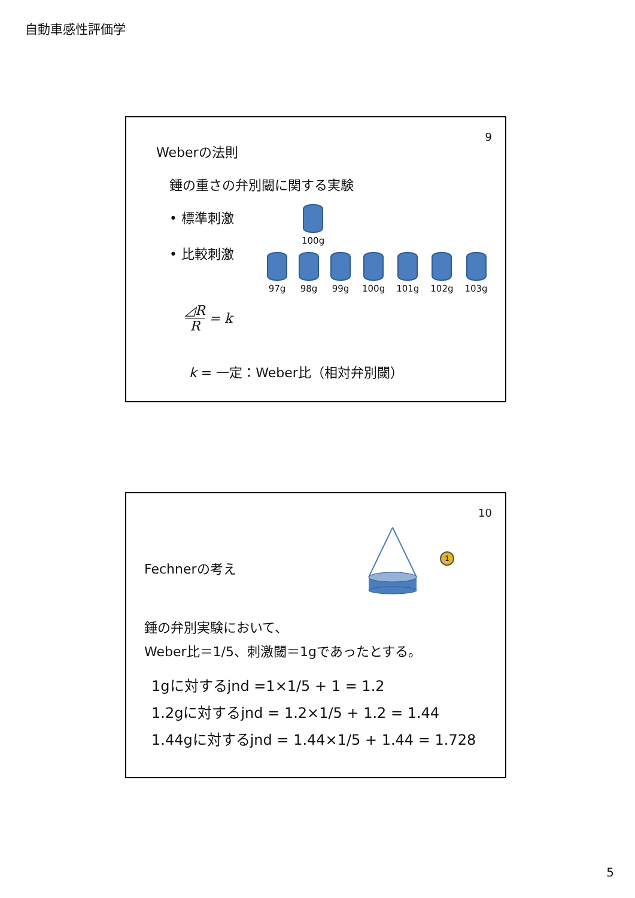自動車感性評価学
9
Weberの法則
錘の重さの弁別閾に関する実験
• 標準刺激
• 比較刺激
100g
97g 98g 99g 100g 101g 102g 103g
◿R
R
= k
k = 一定：Weber比（相対弁別閾）
10
1
Fechnerの考え
錘の弁別実験において、
Weber比＝1/5、刺激閾＝1gであったとする。
1gに対するjnd =1×1/5 + 1 = 1.2
1.2gに対するjnd = 1.2×1/5 + 1.2 = 1.44
1.44gに対するjnd = 1.44×1/5 + 1.44 = 1.728
5